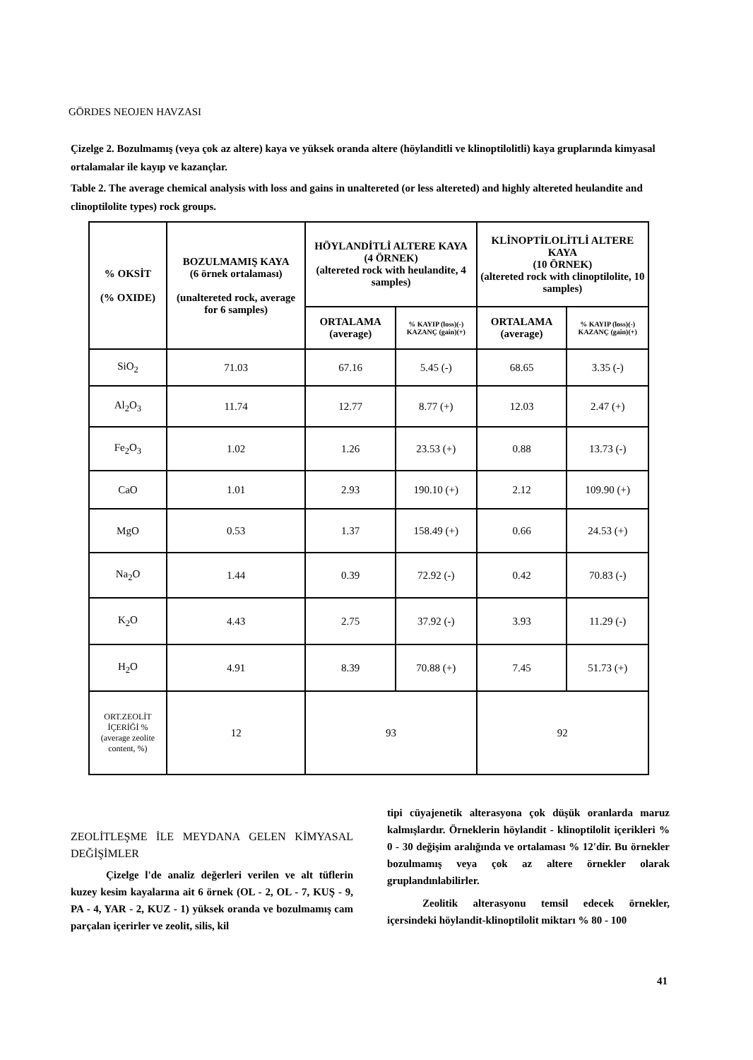GÖRDES NEOJEN HAVZASI
Çizelge 2. Bozulmamış (veya çok az altere) kaya ve yüksek oranda altere (höylanditli ve klinoptilolitli) kaya gruplarında kimyasal ortalamalar ile kayıp ve kazançlar.
Table 2. The average chemical analysis with loss and gains in unaltereted (or less altereted) and highly altereted heulandite and clinoptilolite types) rock groups.
| % OKSİT (% OXIDE) | BOZULMAMIŞ KAYA (6 örnek ortalaması) (unaltereted rock, average for 6 samples) | HÖYLANDİTLİ ALTERE KAYA (4 ÖRNEK) (altereted rock with heulandite, 4 samples) | | KLİNOPTİLOLİTLİ ALTERE KAYA (10 ÖRNEK) (altereted rock with clinoptilolite, 10 samples) | |
| --- | --- | --- | --- | --- | --- |
| | | ORTALAMA (average) | % KAYIP (loss)(-) KAZANÇ (gain)(+) | ORTALAMA (average) | % KAYIP (loss)(-) KAZANÇ (gain)(+) |
| SiO<sub>2</sub> | 71.03 | 67.16 | 5.45 (-) | 68.65 | 3.35 (-) |
| Al<sub>2</sub>O<sub>3</sub> | 11.74 | 12.77 | 8.77 (+) | 12.03 | 2.47 (+) |
| Fe<sub>2</sub>O<sub>3</sub> | 1.02 | 1.26 | 23.53 (+) | 0.88 | 13.73 (-) |
| CaO | 1.01 | 2.93 | 190.10 (+) | 2.12 | 109.90 (+) |
| MgO | 0.53 | 1.37 | 158.49 (+) | 0.66 | 24.53 (+) |
| Na<sub>2</sub>O | 1.44 | 0.39 | 72.92 (-) | 0.42 | 70.83 (-) |
| K<sub>2</sub>O | 4.43 | 2.75 | 37.92 (-) | 3.93 | 11.29 (-) |
| H<sub>2</sub>O | 4.91 | 8.39 | 70.88 (+) | 7.45 | 51.73 (+) |
| ORT.ZEOLİT İÇERİĞİ % (average zeolite content, %) | 12 | 93 | | 92 | |
ZEOLİTLEŞME İLE MEYDANA GELEN KİMYASAL DEĞİŞİMLER
Çizelge l'de analiz değerleri verilen ve alt tüflerin kuzey kesim kayalarına ait 6 örnek (OL - 2, OL - 7, KUŞ - 9, PA - 4, YAR - 2, KUZ - 1) yüksek oranda ve bozulmamış cam parçalan içerirler ve zeolit, silis, kil
tipi cüyajenetik alterasyona çok düşük oranlarda maruz kalmışlardır. Örneklerin höylandit - klinoptilolit içerikleri % 0 - 30 değişim aralığında ve ortalaması % 12'dir. Bu örnekler bozulmamış veya çok az altere örnekler olarak gruplandınlabilirler.
Zeolitik alterasyonu temsil edecek örnekler, içersindeki höylandit-klinoptilolit miktarı % 80 - 100
41